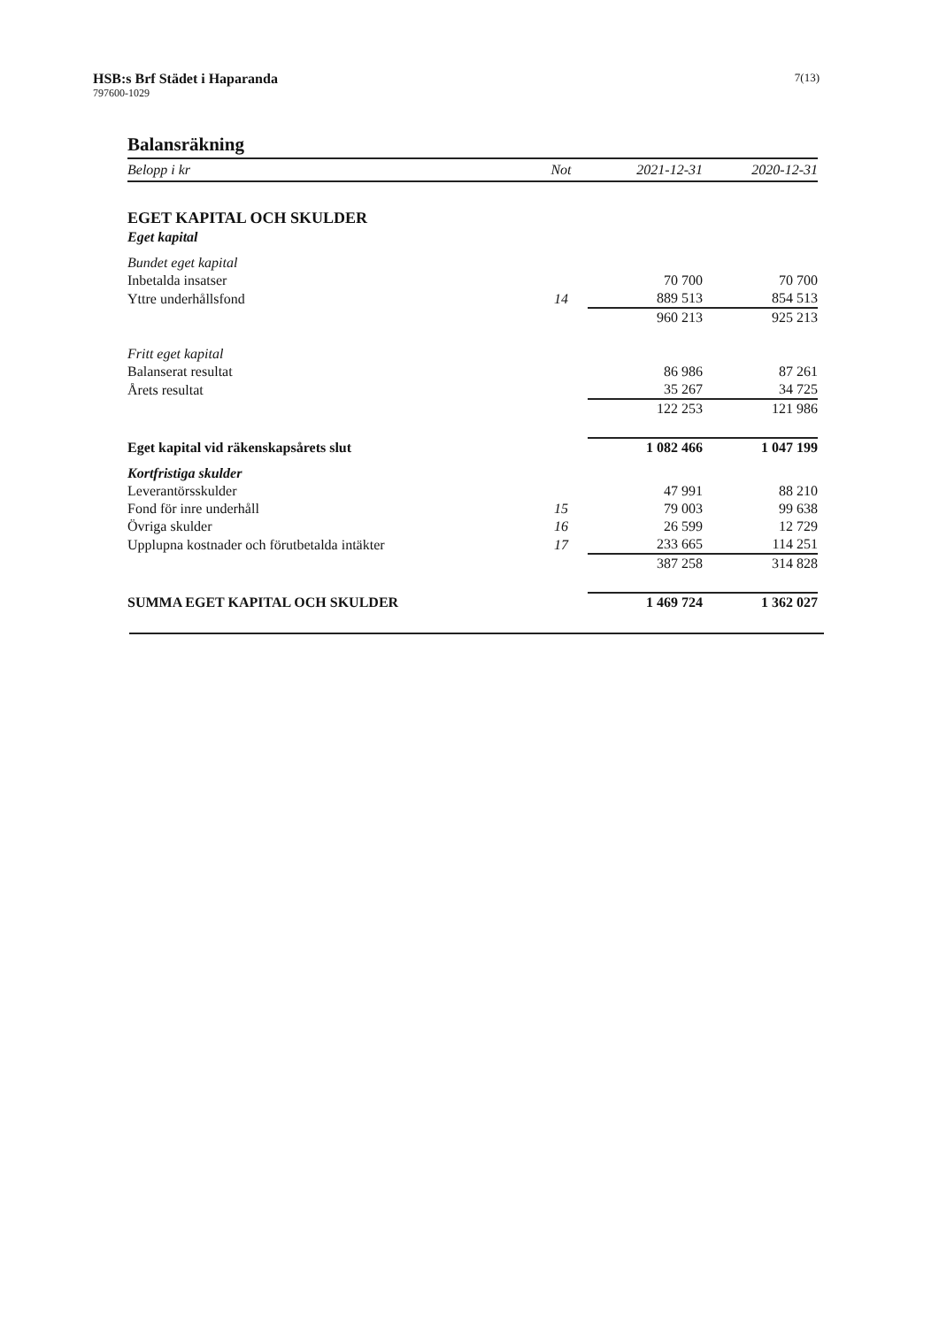HSB:s Brf Städet i Haparanda
797600-1029
7(13)
Balansräkning
| Belopp i kr | Not | 2021-12-31 | 2020-12-31 |
| --- | --- | --- | --- |
| EGET KAPITAL OCH SKULDER | | | |
| Eget kapital | | | |
| Bundet eget kapital | | | |
| Inbetalda insatser | | 70 700 | 70 700 |
| Yttre underhållsfond | 14 | 889 513 | 854 513 |
| | | 960 213 | 925 213 |
| Fritt eget kapital | | | |
| Balanserat resultat | | 86 986 | 87 261 |
| Årets resultat | | 35 267 | 34 725 |
| | | 122 253 | 121 986 |
| Eget kapital vid räkenskapsårets slut | | 1 082 466 | 1 047 199 |
| Kortfristiga skulder | | | |
| Leverantörsskulder | | 47 991 | 88 210 |
| Fond för inre underhåll | 15 | 79 003 | 99 638 |
| Övriga skulder | 16 | 26 599 | 12 729 |
| Upplupna kostnader och förutbetalda intäkter | 17 | 233 665 | 114 251 |
| | | 387 258 | 314 828 |
| SUMMA EGET KAPITAL OCH SKULDER | | 1 469 724 | 1 362 027 |